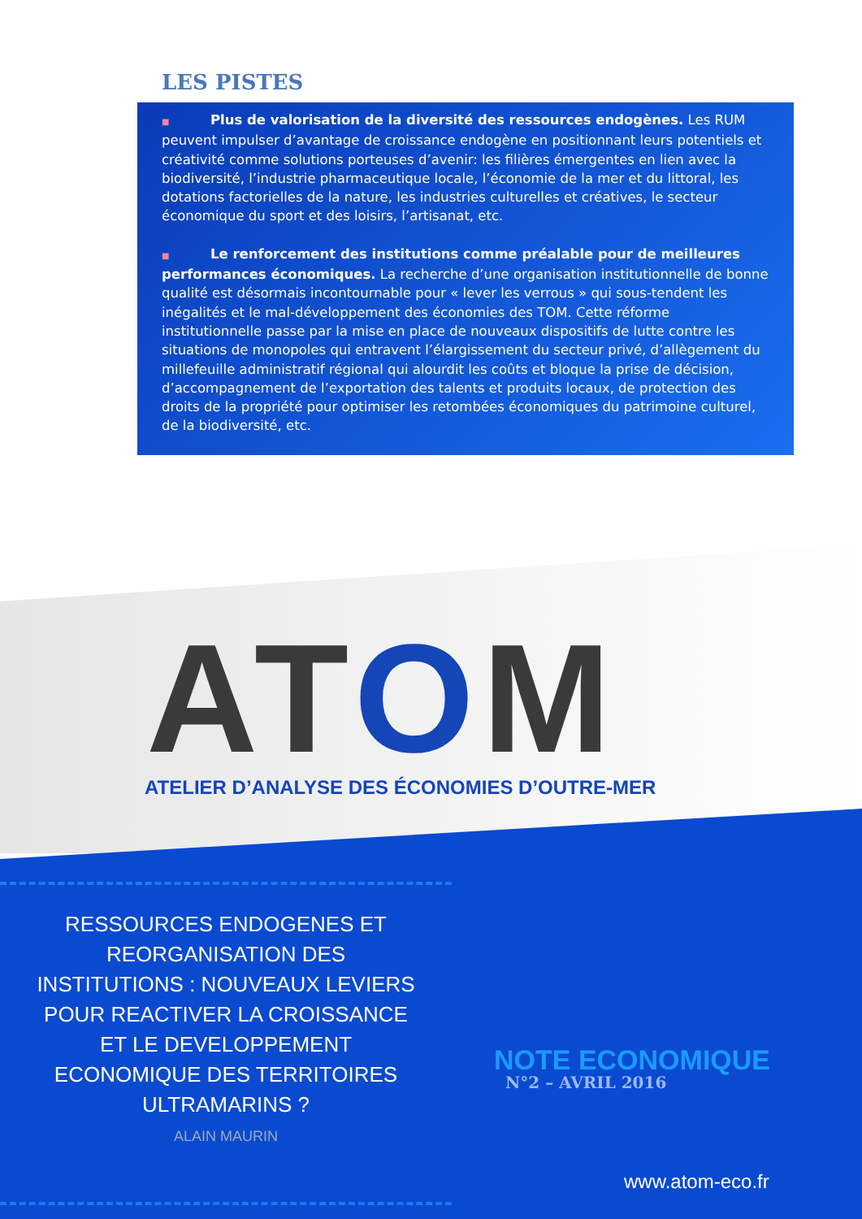LES PISTES
■ Plus de valorisation de la diversité des ressources endogènes. Les RUM peuvent impulser d’avantage de croissance endogène en positionnant leurs potentiels et créativité comme solutions porteuses d’avenir: les filières émergentes en lien avec la biodiversité, l’industrie pharmaceutique locale, l’économie de la mer et du littoral, les dotations factorielles de la nature, les industries culturelles et créatives, le secteur économique du sport et des loisirs, l’artisanat, etc.
■ Le renforcement des institutions comme préalable pour de meilleures performances économiques. La recherche d’une organisation institutionnelle de bonne qualité est désormais incontournable pour « lever les verrous » qui sous-tendent les inégalités et le mal-développement des économies des TOM. Cette réforme institutionnelle passe par la mise en place de nouveaux dispositifs de lutte contre les situations de monopoles qui entravent l’élargissement du secteur privé, d’allègement du millefeuille administratif régional qui alourdit les coûts et bloque la prise de décision, d’accompagnement de l’exportation des talents et produits locaux, de protection des droits de la propriété pour optimiser les retombées économiques du patrimoine culturel, de la biodiversité, etc.
ATOM
ATELIER D’ANALYSE DES ÉCONOMIES D’OUTRE-MER
RESSOURCES ENDOGENES ET REORGANISATION DES INSTITUTIONS : NOUVEAUX LEVIERS POUR REACTIVER LA CROISSANCE ET LE DEVELOPPEMENT ECONOMIQUE DES TERRITOIRES ULTRAMARINS ?
ALAIN MAURIN
NOTE ECONOMIQUE
N°2 – AVRIL 2016
www.atom-eco.fr